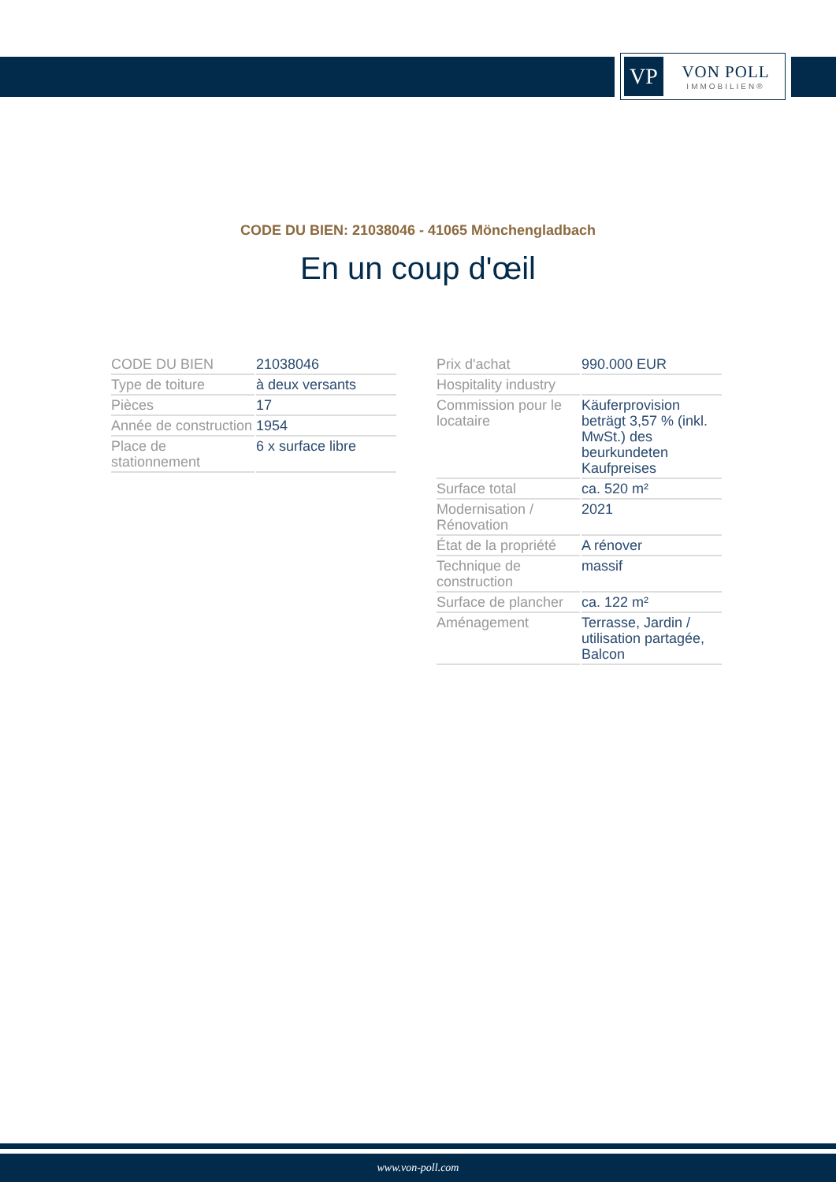VP
VON POLL
IMMOBILIEN®
CODE DU BIEN: 21038046 - 41065 Mönchengladbach
En un coup d'œil
| CODE DU BIEN | 21038046 |
| Type de toiture | à deux versants |
| Pièces | 17 |
| Année de construction | 1954 |
| Place de stationnement | 6 x surface libre |
| Prix d'achat | 990.000 EUR |
| Hospitality industry | |
| Commission pour le locataire | Käuferprovision beträgt 3,57 % (inkl. MwSt.) des beurkundeten Kaufpreises |
| Surface total | ca. 520 m² |
| Modernisation / Rénovation | 2021 |
| État de la propriété | A rénover |
| Technique de construction | massif |
| Surface de plancher | ca. 122 m² |
| Aménagement | Terrasse, Jardin / utilisation partagée, Balcon |
www.von-poll.com